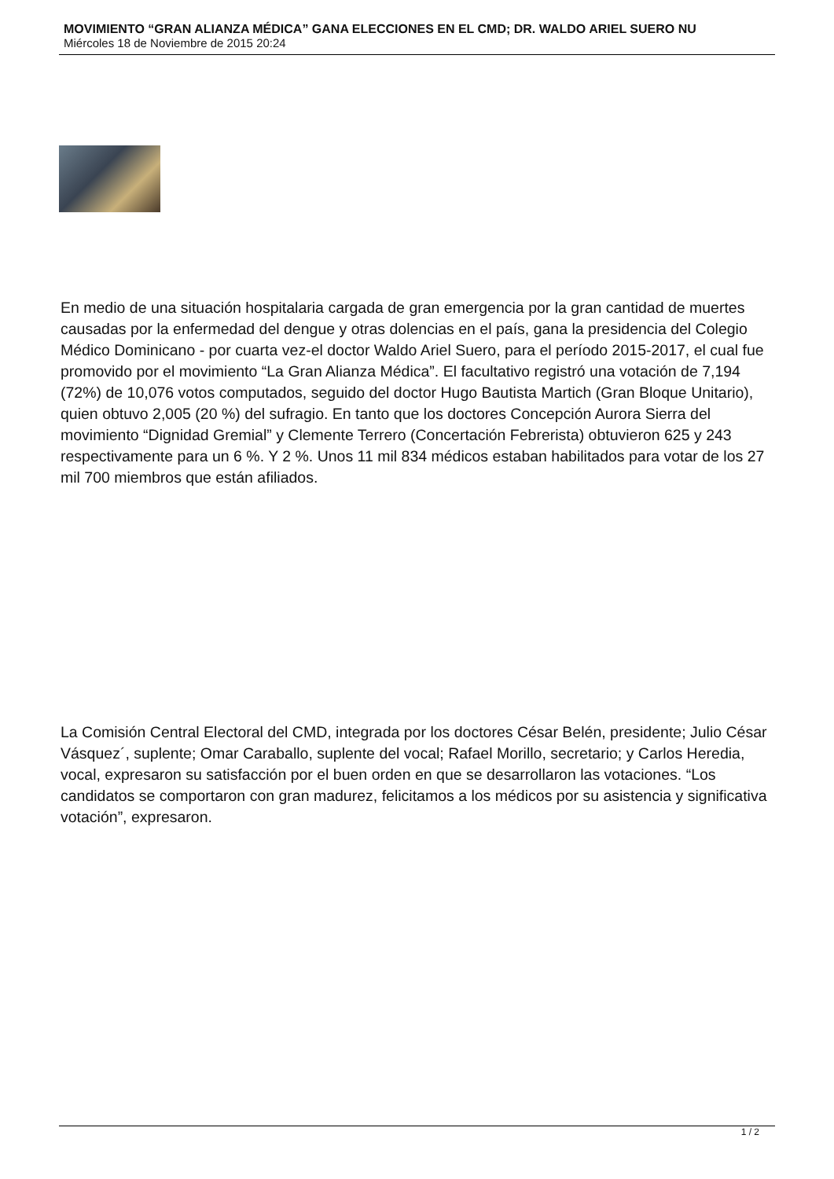MOVIMIENTO “GRAN ALIANZA MÉDICA” GANA ELECCIONES EN EL CMD; DR. WALDO ARIEL SUERO NU
Miércoles 18 de Noviembre de 2015 20:24
En medio de una situación hospitalaria cargada de gran emergencia por la gran cantidad de muertes causadas por la enfermedad del dengue y otras dolencias en el país, gana la presidencia del Colegio Médico Dominicano - por cuarta vez-el doctor Waldo Ariel Suero, para el período 2015-2017, el cual fue promovido por el movimiento “La Gran Alianza Médica”. El facultativo registró una votación de 7,194 (72%) de 10,076 votos computados, seguido del doctor Hugo Bautista Martich (Gran Bloque Unitario), quien obtuvo 2,005 (20 %) del sufragio. En tanto que los doctores Concepción Aurora Sierra del movimiento “Dignidad Gremial” y Clemente Terrero (Concertación Febrerista) obtuvieron 625 y 243 respectivamente para un 6 %. Y 2 %. Unos 11 mil 834 médicos estaban habilitados para votar de los 27 mil 700 miembros que están afiliados.
La Comisión Central Electoral del CMD, integrada por los doctores César Belén, presidente; Julio César Vásquez´, suplente; Omar Caraballo, suplente del vocal; Rafael Morillo, secretario; y Carlos Heredia, vocal, expresaron su satisfacción por el buen orden en que se desarrollaron las votaciones. “Los candidatos se comportaron con gran madurez, felicitamos a los médicos por su asistencia y significativa votación”, expresaron.
1 / 2